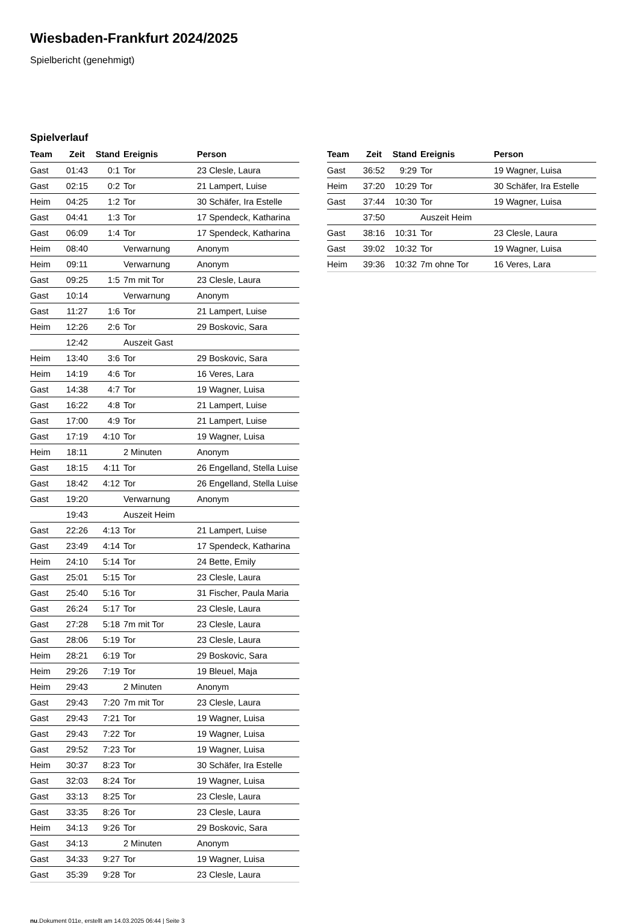Wiesbaden-Frankfurt 2024/2025
Spielbericht (genehmigt)
Spielverlauf
| Team | Zeit | Stand | Ereignis | Person |
| --- | --- | --- | --- | --- |
| Gast | 01:43 | 0:1 | Tor | 23 Clesle, Laura |
| Gast | 02:15 | 0:2 | Tor | 21 Lampert, Luise |
| Heim | 04:25 | 1:2 | Tor | 30 Schäfer, Ira Estelle |
| Gast | 04:41 | 1:3 | Tor | 17 Spendeck, Katharina |
| Gast | 06:09 | 1:4 | Tor | 17 Spendeck, Katharina |
| Heim | 08:40 | | Verwarnung | Anonym |
| Heim | 09:11 | | Verwarnung | Anonym |
| Gast | 09:25 | 1:5 | 7m mit Tor | 23 Clesle, Laura |
| Gast | 10:14 | | Verwarnung | Anonym |
| Gast | 11:27 | 1:6 | Tor | 21 Lampert, Luise |
| Heim | 12:26 | 2:6 | Tor | 29 Boskovic, Sara |
| | 12:42 | | Auszeit Gast | |
| Heim | 13:40 | 3:6 | Tor | 29 Boskovic, Sara |
| Heim | 14:19 | 4:6 | Tor | 16 Veres, Lara |
| Gast | 14:38 | 4:7 | Tor | 19 Wagner, Luisa |
| Gast | 16:22 | 4:8 | Tor | 21 Lampert, Luise |
| Gast | 17:00 | 4:9 | Tor | 21 Lampert, Luise |
| Gast | 17:19 | 4:10 | Tor | 19 Wagner, Luisa |
| Heim | 18:11 | | 2 Minuten | Anonym |
| Gast | 18:15 | 4:11 | Tor | 26 Engelland, Stella Luise |
| Gast | 18:42 | 4:12 | Tor | 26 Engelland, Stella Luise |
| Gast | 19:20 | | Verwarnung | Anonym |
| | 19:43 | | Auszeit Heim | |
| Gast | 22:26 | 4:13 | Tor | 21 Lampert, Luise |
| Gast | 23:49 | 4:14 | Tor | 17 Spendeck, Katharina |
| Heim | 24:10 | 5:14 | Tor | 24 Bette, Emily |
| Gast | 25:01 | 5:15 | Tor | 23 Clesle, Laura |
| Gast | 25:40 | 5:16 | Tor | 31 Fischer, Paula Maria |
| Gast | 26:24 | 5:17 | Tor | 23 Clesle, Laura |
| Gast | 27:28 | 5:18 | 7m mit Tor | 23 Clesle, Laura |
| Gast | 28:06 | 5:19 | Tor | 23 Clesle, Laura |
| Heim | 28:21 | 6:19 | Tor | 29 Boskovic, Sara |
| Heim | 29:26 | 7:19 | Tor | 19 Bleuel, Maja |
| Heim | 29:43 | | 2 Minuten | Anonym |
| Gast | 29:43 | 7:20 | 7m mit Tor | 23 Clesle, Laura |
| Gast | 29:43 | 7:21 | Tor | 19 Wagner, Luisa |
| Gast | 29:43 | 7:22 | Tor | 19 Wagner, Luisa |
| Gast | 29:52 | 7:23 | Tor | 19 Wagner, Luisa |
| Heim | 30:37 | 8:23 | Tor | 30 Schäfer, Ira Estelle |
| Gast | 32:03 | 8:24 | Tor | 19 Wagner, Luisa |
| Gast | 33:13 | 8:25 | Tor | 23 Clesle, Laura |
| Gast | 33:35 | 8:26 | Tor | 23 Clesle, Laura |
| Heim | 34:13 | 9:26 | Tor | 29 Boskovic, Sara |
| Gast | 34:13 | | 2 Minuten | Anonym |
| Gast | 34:33 | 9:27 | Tor | 19 Wagner, Luisa |
| Gast | 35:39 | 9:28 | Tor | 23 Clesle, Laura |
| Team | Zeit | Stand | Ereignis | Person |
| --- | --- | --- | --- | --- |
| Gast | 36:52 | 9:29 | Tor | 19 Wagner, Luisa |
| Heim | 37:20 | 10:29 | Tor | 30 Schäfer, Ira Estelle |
| Gast | 37:44 | 10:30 | Tor | 19 Wagner, Luisa |
| | 37:50 | | Auszeit Heim | |
| Gast | 38:16 | 10:31 | Tor | 23 Clesle, Laura |
| Gast | 39:02 | 10:32 | Tor | 19 Wagner, Luisa |
| Heim | 39:36 | 10:32 | 7m ohne Tor | 16 Veres, Lara |
nu.Dokument 011e, erstellt am 14.03.2025 06:44 | Seite 3